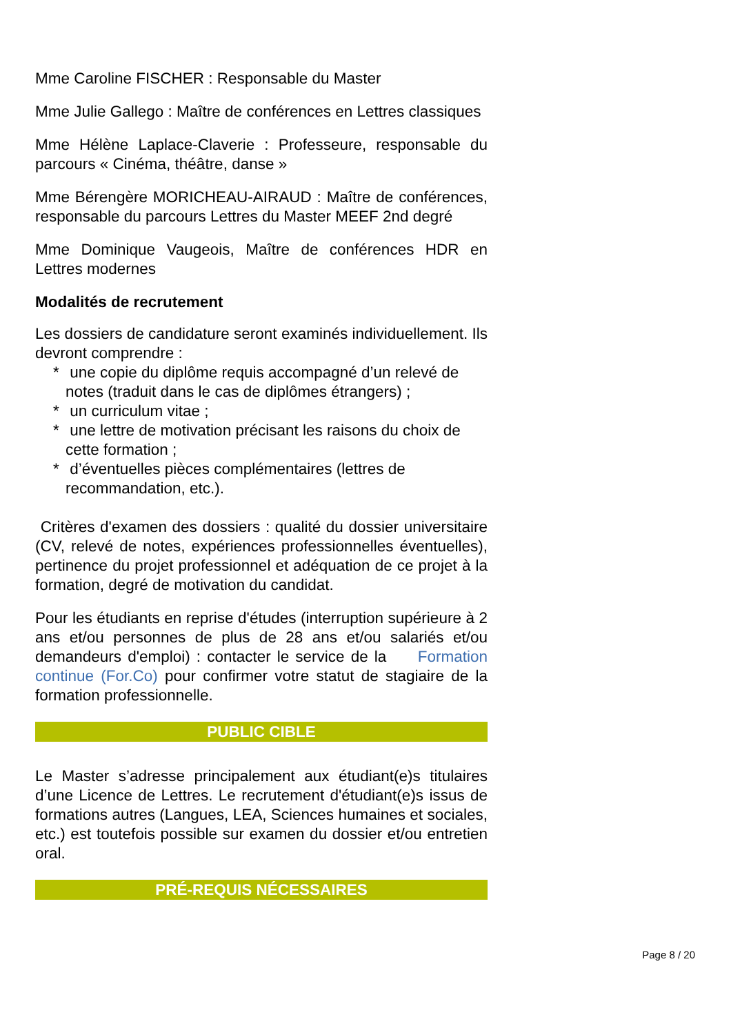Mme Caroline FISCHER : Responsable du Master
Mme Julie Gallego : Maître de conférences en Lettres classiques
Mme Hélène Laplace-Claverie : Professeure, responsable du parcours « Cinéma, théâtre, danse »
Mme Bérengère MORICHEAU-AIRAUD : Maître de conférences, responsable du parcours Lettres du Master MEEF 2nd degré
Mme Dominique Vaugeois, Maître de conférences HDR en Lettres modernes
Modalités de recrutement
Les dossiers de candidature seront examinés individuellement. Ils devront comprendre :
* une copie du diplôme requis accompagné d’un relevé de notes (traduit dans le cas de diplômes étrangers) ;
* un curriculum vitae ;
* une lettre de motivation précisant les raisons du choix de cette formation ;
* d’éventuelles pièces complémentaires (lettres de recommandation, etc.).
Critères d'examen des dossiers : qualité du dossier universitaire (CV, relevé de notes, expériences professionnelles éventuelles), pertinence du projet professionnel et adéquation de ce projet à la formation, degré de motivation du candidat.
Pour les étudiants en reprise d'études (interruption supérieure à 2 ans et/ou personnes de plus de 28 ans et/ou salariés et/ou demandeurs d'emploi) : contacter le service de la Formation continue (For.Co) pour confirmer votre statut de stagiaire de la formation professionnelle.
PUBLIC CIBLE
Le Master s’adresse principalement aux étudiant(e)s titulaires d’une Licence de Lettres. Le recrutement d'étudiant(e)s issus de formations autres (Langues, LEA, Sciences humaines et sociales, etc.) est toutefois possible sur examen du dossier et/ou entretien oral.
PRÉ-REQUIS NÉCESSAIRES
Page 8 / 20